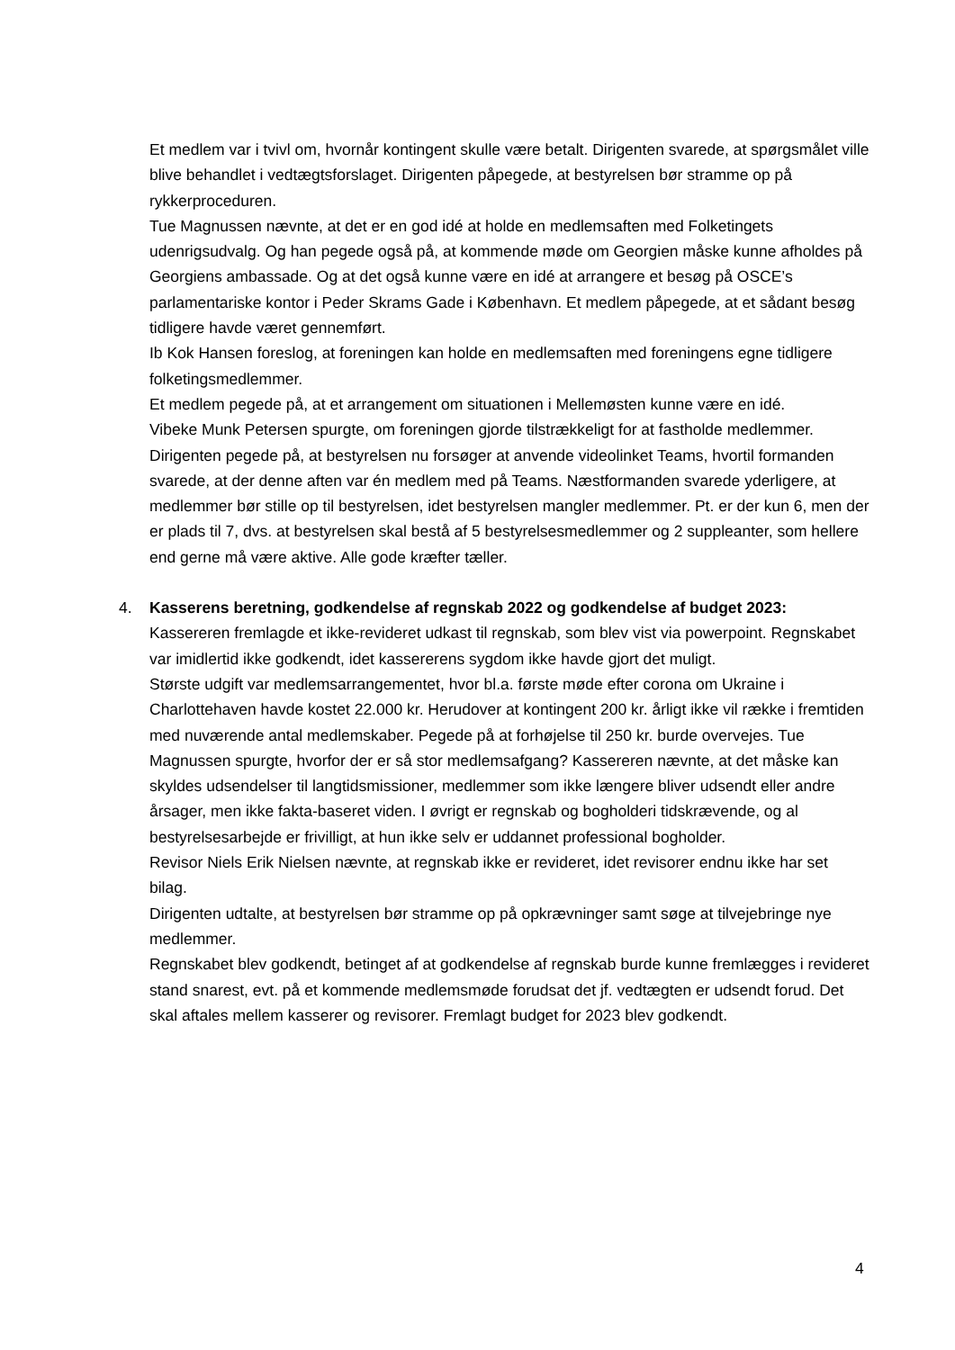Et medlem var i tvivl om, hvornår kontingent skulle være betalt. Dirigenten svarede, at spørgsmålet ville blive behandlet i vedtægtsforslaget. Dirigenten påpegede, at bestyrelsen bør stramme op på rykkerproceduren.
Tue Magnussen nævnte, at det er en god idé at holde en medlemsaften med Folketingets udenrigsudvalg. Og han pegede også på, at kommende møde om Georgien måske kunne afholdes på Georgiens ambassade. Og at det også kunne være en idé at arrangere et besøg på OSCE’s parlamentariske kontor i Peder Skrams Gade i København. Et medlem påpegede, at et sådant besøg tidligere havde været gennemført.
Ib Kok Hansen foreslog, at foreningen kan holde en medlemsaften med foreningens egne tidligere folketingsmedlemmer.
Et medlem pegede på, at et arrangement om situationen i Mellemøsten kunne være en idé.
Vibeke Munk Petersen spurgte, om foreningen gjorde tilstrækkeligt for at fastholde medlemmer. Dirigenten pegede på, at bestyrelsen nu forsøger at anvende videolinket Teams, hvortil formanden svarede, at der denne aften var én medlem med på Teams. Næstformanden svarede yderligere, at medlemmer bør stille op til bestyrelsen, idet bestyrelsen mangler medlemmer. Pt. er der kun 6, men der er plads til 7, dvs. at bestyrelsen skal bestå af 5 bestyrelsesmedlemmer og 2 suppleanter, som hellere end gerne må være aktive. Alle gode kræfter tæller.
4. Kasserens beretning, godkendelse af regnskab 2022 og godkendelse af budget 2023:
Kassereren fremlagde et ikke-revideret udkast til regnskab, som blev vist via powerpoint. Regnskabet var imidlertid ikke godkendt, idet kassererens sygdom ikke havde gjort det muligt.
Største udgift var medlemsarrangementet, hvor bl.a. første møde efter corona om Ukraine i Charlottehaven havde kostet 22.000 kr. Herudover at kontingent 200 kr. årligt ikke vil række i fremtiden med nuværende antal medlemskaber. Pegede på at forhøjelse til 250 kr. burde overvejes. Tue Magnussen spurgte, hvorfor der er så stor medlemsafgang? Kassereren nævnte, at det måske kan skyldes udsendelser til langtidsmissioner, medlemmer som ikke længere bliver udsendt eller andre årsager, men ikke fakta-baseret viden. I øvrigt er regnskab og bogholderi tidskrævende, og al bestyrelsesarbejde er frivilligt, at hun ikke selv er uddannet professional bogholder.
Revisor Niels Erik Nielsen nævnte, at regnskab ikke er revideret, idet revisorer endnu ikke har set bilag.
Dirigenten udtalte, at bestyrelsen bør stramme op på opkrævninger samt søge at tilvejebringe nye medlemmer.
Regnskabet blev godkendt, betinget af at godkendelse af regnskab burde kunne fremlægges i revideret stand snarest, evt. på et kommende medlemsmøde forudsat det jf. vedtægten er udsendt forud. Det skal aftales mellem kasserer og revisorer. Fremlagt budget for 2023 blev godkendt.
4